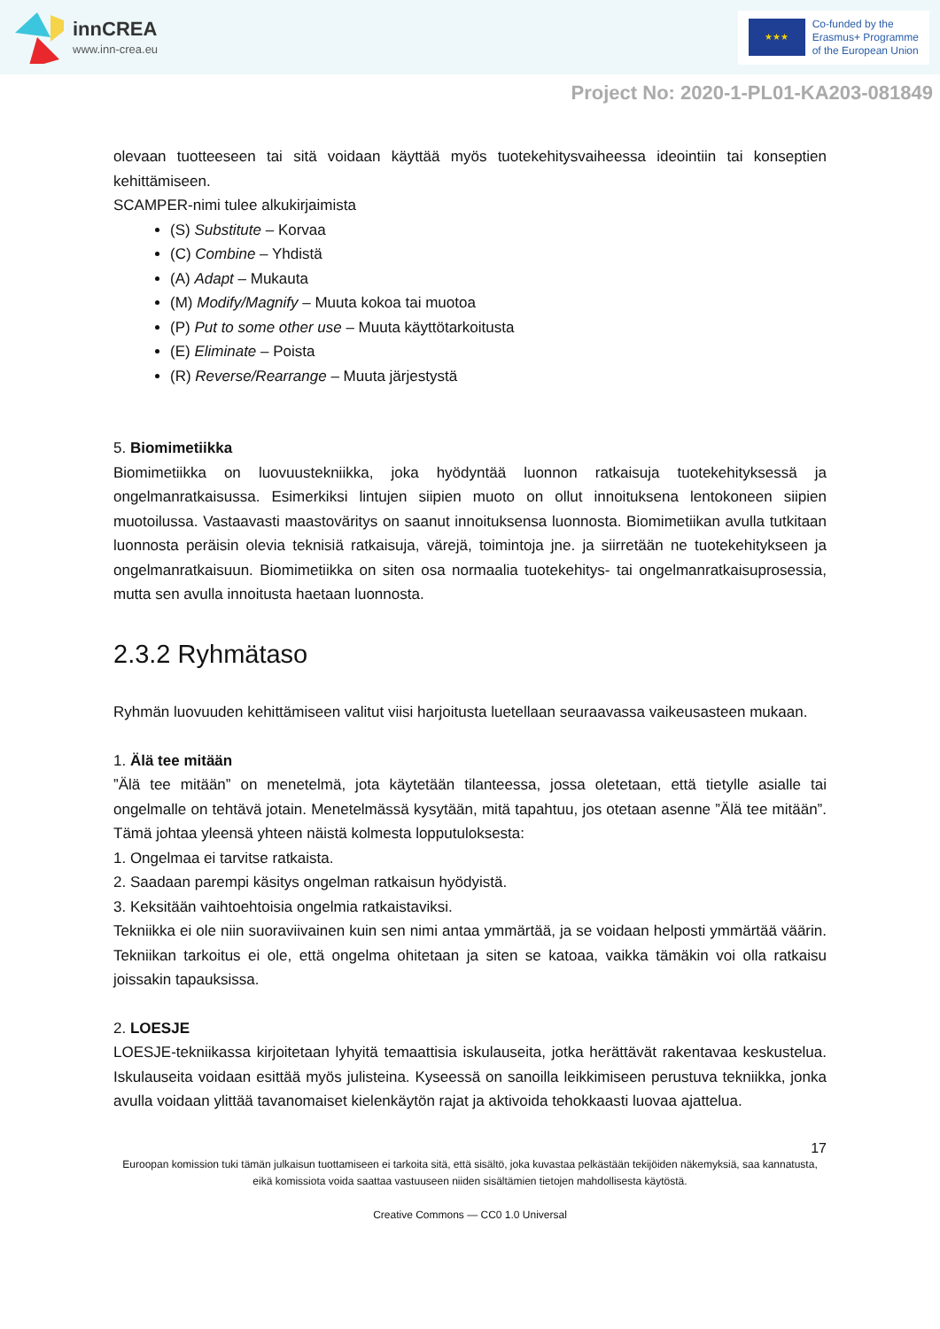innCREA
www.inn-crea.eu
★★★
Co-funded by the
Erasmus+ Programme
of the European Union
Project No: 2020-1-PL01-KA203-081849
olevaan tuotteeseen tai sitä voidaan käyttää myös tuotekehitysvaiheessa ideointiin tai konseptien kehittämiseen.
SCAMPER-nimi tulee alkukirjaimista
(S) Substitute – Korvaa
(C) Combine – Yhdistä
(A) Adapt – Mukauta
(M) Modify/Magnify – Muuta kokoa tai muotoa
(P) Put to some other use – Muuta käyttötarkoitusta
(E) Eliminate – Poista
(R) Reverse/Rearrange – Muuta järjestystä
5. Biomimetiikka
Biomimetiikka on luovuustekniikka, joka hyödyntää luonnon ratkaisuja tuotekehityksessä ja ongelmanratkaisussa. Esimerkiksi lintujen siipien muoto on ollut innoituksena lentokoneen siipien muotoilussa. Vastaavasti maastoväritys on saanut innoituksensa luonnosta. Biomimetiikan avulla tutkitaan luonnosta peräisin olevia teknisiä ratkaisuja, värejä, toimintoja jne. ja siirretään ne tuotekehitykseen ja ongelmanratkaisuun. Biomimetiikka on siten osa normaalia tuotekehitys- tai ongelmanratkaisuprosessia, mutta sen avulla innoitusta haetaan luonnosta.
2.3.2 Ryhmätaso
Ryhmän luovuuden kehittämiseen valitut viisi harjoitusta luetellaan seuraavassa vaikeusasteen mukaan.
1. Älä tee mitään
”Älä tee mitään” on menetelmä, jota käytetään tilanteessa, jossa oletetaan, että tietylle asialle tai ongelmalle on tehtävä jotain. Menetelmässä kysytään, mitä tapahtuu, jos otetaan asenne ”Älä tee mitään”. Tämä johtaa yleensä yhteen näistä kolmesta lopputuloksesta:
1. Ongelmaa ei tarvitse ratkaista.
2. Saadaan parempi käsitys ongelman ratkaisun hyödyistä.
3. Keksitään vaihtoehtoisia ongelmia ratkaistaviksi.
Tekniikka ei ole niin suoraviivainen kuin sen nimi antaa ymmärtää, ja se voidaan helposti ymmärtää väärin. Tekniikan tarkoitus ei ole, että ongelma ohitetaan ja siten se katoaa, vaikka tämäkin voi olla ratkaisu joissakin tapauksissa.
2. LOESJE
LOESJE-tekniikassa kirjoitetaan lyhyitä temaattisia iskulauseita, jotka herättävät rakentavaa keskustelua. Iskulauseita voidaan esittää myös julisteina. Kyseessä on sanoilla leikkimiseen perustuva tekniikka, jonka avulla voidaan ylittää tavanomaiset kielenkäytön rajat ja aktivoida tehokkaasti luovaa ajattelua.
17
Euroopan komission tuki tämän julkaisun tuottamiseen ei tarkoita sitä, että sisältö, joka kuvastaa pelkästään tekijöiden näkemyksiä, saa kannatusta, eikä komissiota voida saattaa vastuuseen niiden sisältämien tietojen mahdollisesta käytöstä.
Creative Commons — CC0 1.0 Universal